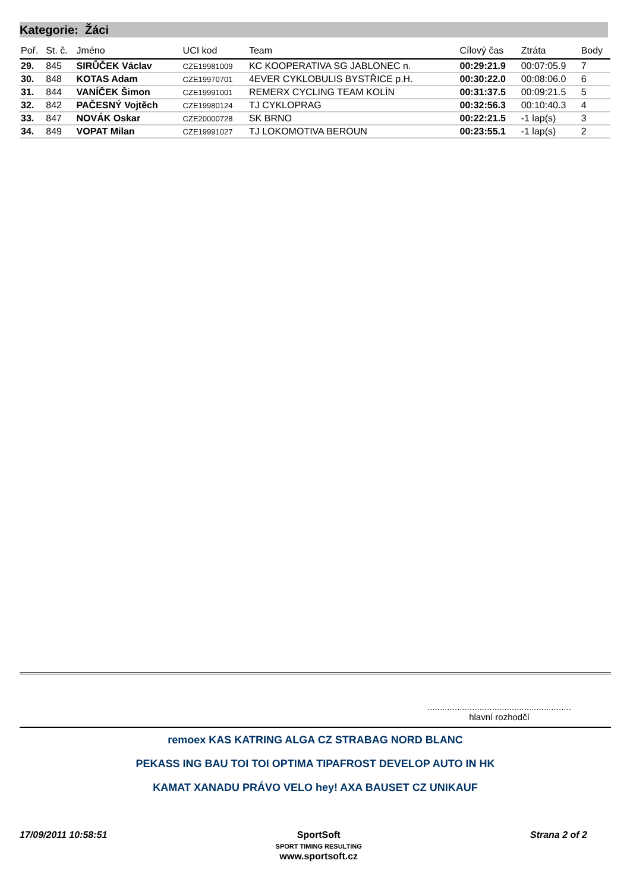Kategorie: Žáci
| Poř. | St. č. | Jméno | UCI kod | Team | Cílový čas | Ztráta | Body |
| --- | --- | --- | --- | --- | --- | --- | --- |
| 29. | 845 | SIRŮČEK Václav | CZE19981009 | KC KOOPERATIVA SG JABLONEC n. | 00:29:21.9 | 00:07:05.9 | 7 |
| 30. | 848 | KOTAS Adam | CZE19970701 | 4EVER CYKLOBULIS BYSTŘICE p.H. | 00:30:22.0 | 00:08:06.0 | 6 |
| 31. | 844 | VANÍČEK Šimon | CZE19991001 | REMERX CYCLING TEAM KOLÍN | 00:31:37.5 | 00:09:21.5 | 5 |
| 32. | 842 | PAČESNÝ Vojtěch | CZE19980124 | TJ CYKLOPRAG | 00:32:56.3 | 00:10:40.3 | 4 |
| 33. | 847 | NOVÁK Oskar | CZE20000728 | SK BRNO | 00:22:21.5 | -1 lap(s) | 3 |
| 34. | 849 | VOPAT Milan | CZE19991027 | TJ LOKOMOTIVA BEROUN | 00:23:55.1 | -1 lap(s) | 2 |
..........................................................
hlavní rozhodčí
remoex KAS KATRING ALGA CZ STRABAG NORD BLANC
PEKASS ING BAU TOI TOI OPTIMA TIPAFROST DEVELOP AUTO IN HK
KAMAT XANADU PRÁVO VELO hey! AXA BAUSET CZ UNIKAUF
17/09/2011 10:58:51 SportSoft
SPORT TIMING RESULTING
www.sportsoft.cz Strana 2 of 2